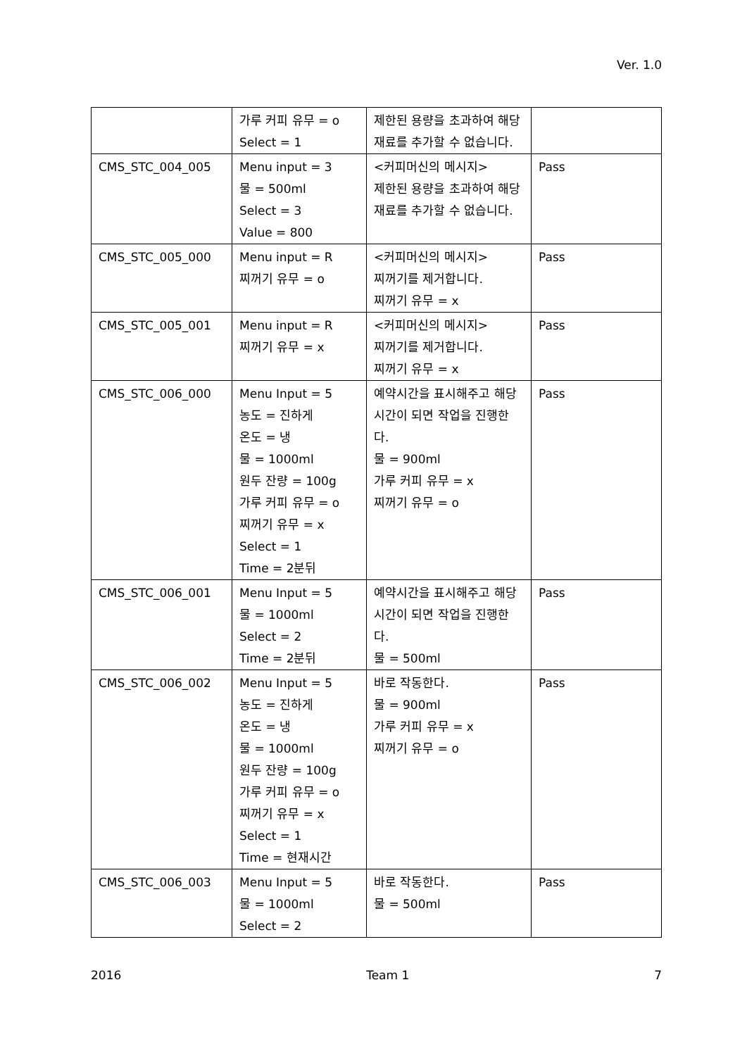Ver. 1.0
| | 가루 커피 유무 = o Select = 1 | 제한된 용량을 초과하여 해당 재료를 추가할 수 없습니다. | |
| CMS_STC_004_005 | Menu input = 3 물 = 500ml Select = 3 Value = 800 | <커피머신의 메시지> 제한된 용량을 초과하여 해당 재료를 추가할 수 없습니다. | Pass |
| CMS_STC_005_000 | Menu input = R 찌꺼기 유무 = o | <커피머신의 메시지> 찌꺼기를 제거합니다. 찌꺼기 유무 = x | Pass |
| CMS_STC_005_001 | Menu input = R 찌꺼기 유무 = x | <커피머신의 메시지> 찌꺼기를 제거합니다. 찌꺼기 유무 = x | Pass |
| CMS_STC_006_000 | Menu Input = 5 농도 = 진하게 온도 = 냉 물 = 1000ml 원두 잔량 = 100g 가루 커피 유무 = o 찌꺼기 유무 = x Select = 1 Time = 2분뒤 | 예약시간을 표시해주고 해당 시간이 되면 작업을 진행한다. 물 = 900ml 가루 커피 유무 = x 찌꺼기 유무 = o | Pass |
| CMS_STC_006_001 | Menu Input = 5 물 = 1000ml Select = 2 Time = 2분뒤 | 예약시간을 표시해주고 해당 시간이 되면 작업을 진행한다. 물 = 500ml | Pass |
| CMS_STC_006_002 | Menu Input = 5 농도 = 진하게 온도 = 냉 물 = 1000ml 원두 잔량 = 100g 가루 커피 유무 = o 찌꺼기 유무 = x Select = 1 Time = 현재시간 | 바로 작동한다. 물 = 900ml 가루 커피 유무 = x 찌꺼기 유무 = o | Pass |
| CMS_STC_006_003 | Menu Input = 5 물 = 1000ml Select = 2 | 바로 작동한다. 물 = 500ml | Pass |
2016 Team 1 7